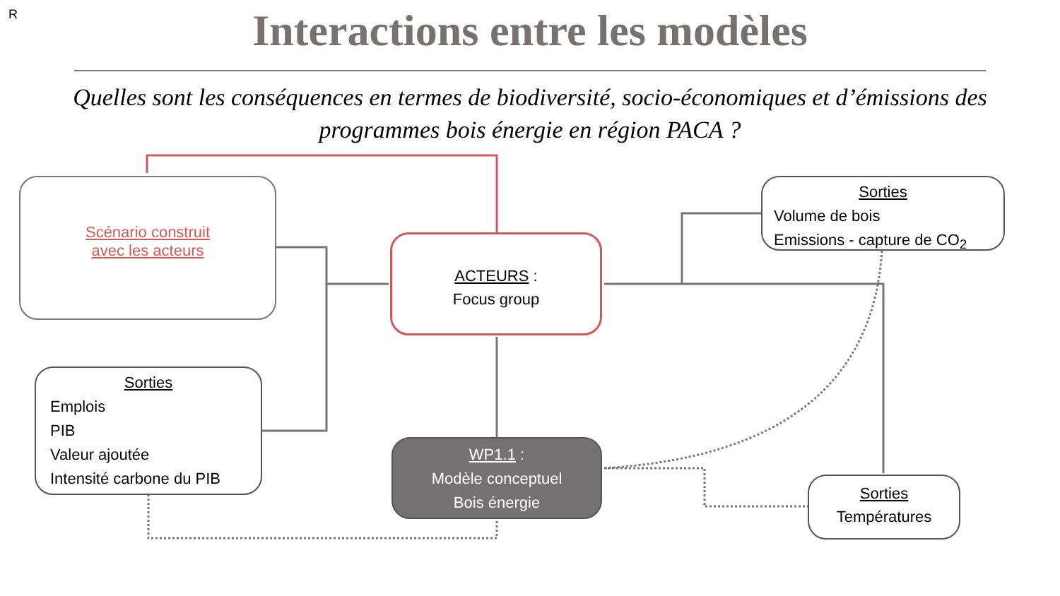R
Interactions entre les modèles
Quelles sont les conséquences en termes de biodiversité, socio-économiques et d’émissions des programmes bois énergie en région PACA ?
Scénario construit
avec les acteurs
ACTEURS :
Focus group
Sorties
Volume de bois
Emissions - capture de CO<sub>2</sub>
Sorties
Emplois
PIB
Valeur ajoutée
Intensité carbone du PIB
WP1.1 :
Modèle conceptuel
Bois énergie
Sorties
Températures